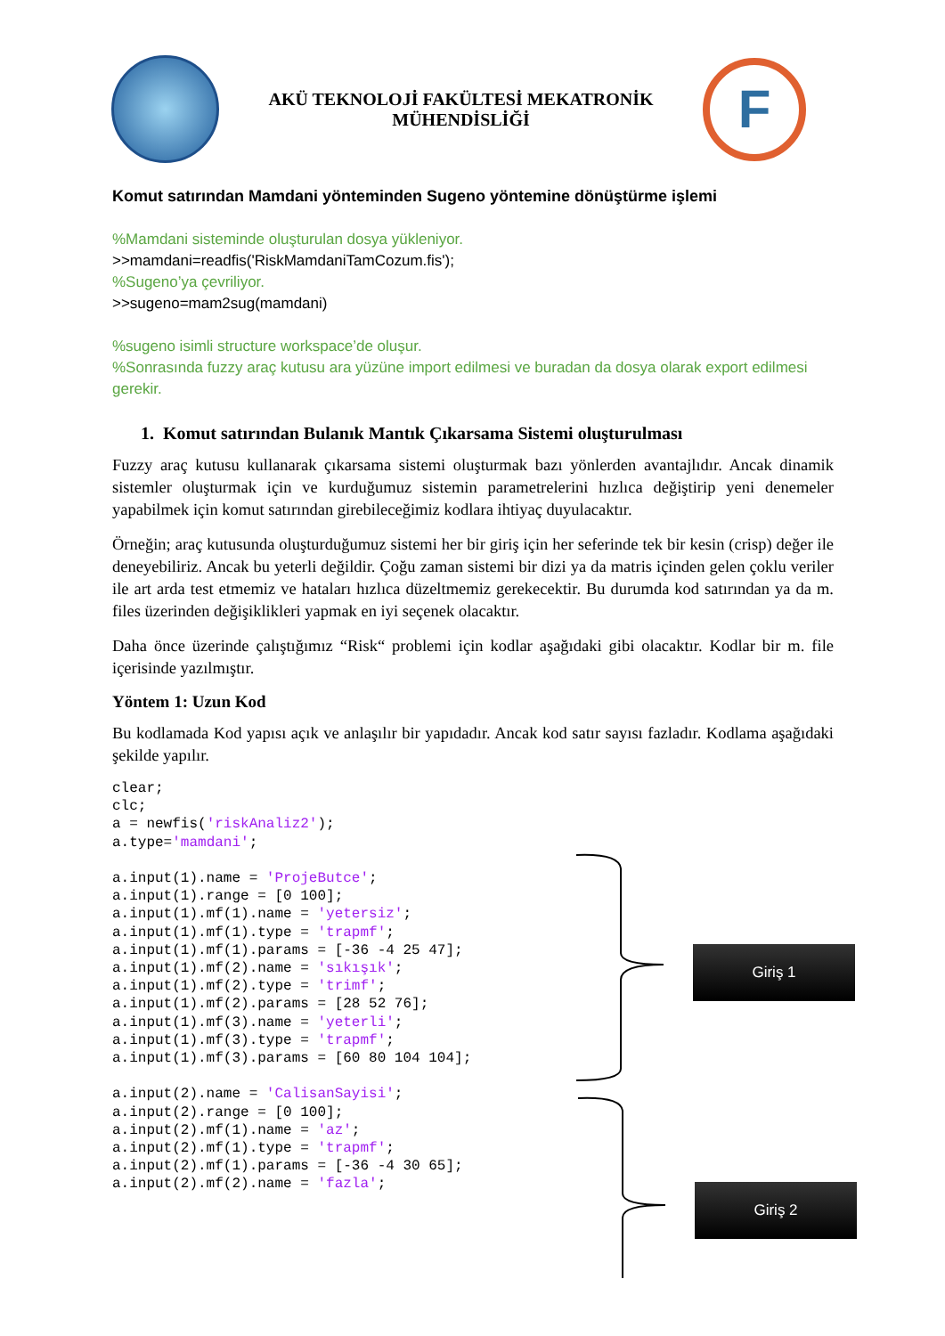AKÜ TEKNOLOJİ FAKÜLTESİ MEKATRONİK
MÜHENDİSLİĞİ
F
Komut satırından Mamdani yönteminden Sugeno yöntemine dönüştürme işlemi
%Mamdani sisteminde oluşturulan dosya yükleniyor.
>>mamdani=readfis('RiskMamdaniTamCozum.fis');
%Sugeno’ya çevriliyor.
>>sugeno=mam2sug(mamdani)
%sugeno isimli structure workspace’de oluşur.
%Sonrasında fuzzy araç kutusu ara yüzüne import edilmesi ve buradan da dosya olarak export edilmesi gerekir.
1. Komut satırından Bulanık Mantık Çıkarsama Sistemi oluşturulması
Fuzzy araç kutusu kullanarak çıkarsama sistemi oluşturmak bazı yönlerden avantajlıdır. Ancak dinamik sistemler oluşturmak için ve kurduğumuz sistemin parametrelerini hızlıca değiştirip yeni denemeler yapabilmek için komut satırından girebileceğimiz kodlara ihtiyaç duyulacaktır.
Örneğin; araç kutusunda oluşturduğumuz sistemi her bir giriş için her seferinde tek bir kesin (crisp) değer ile deneyebiliriz. Ancak bu yeterli değildir. Çoğu zaman sistemi bir dizi ya da matris içinden gelen çoklu veriler ile art arda test etmemiz ve hataları hızlıca düzeltmemiz gerekecektir. Bu durumda kod satırından ya da m. files üzerinden değişiklikleri yapmak en iyi seçenek olacaktır.
Daha önce üzerinde çalıştığımız “Risk“ problemi için kodlar aşağıdaki gibi olacaktır. Kodlar bir m. file içerisinde yazılmıştır.
Yöntem 1: Uzun Kod
Bu kodlamada Kod yapısı açık ve anlaşılır bir yapıdadır. Ancak kod satır sayısı fazladır. Kodlama aşağıdaki şekilde yapılır.
clear;
clc;
a = newfis('riskAnaliz2');
a.type='mamdani';

a.input(1).name = 'ProjeButce';
a.input(1).range = [0 100];
a.input(1).mf(1).name = 'yetersiz';
a.input(1).mf(1).type = 'trapmf';
a.input(1).mf(1).params = [-36 -4 25 47];
a.input(1).mf(2).name = 'sıkışık';
a.input(1).mf(2).type = 'trimf';
a.input(1).mf(2).params = [28 52 76];
a.input(1).mf(3).name = 'yeterli';
a.input(1).mf(3).type = 'trapmf';
a.input(1).mf(3).params = [60 80 104 104];

a.input(2).name = 'CalisanSayisi';
a.input(2).range = [0 100];
a.input(2).mf(1).name = 'az';
a.input(2).mf(1).type = 'trapmf';
a.input(2).mf(1).params = [-36 -4 30 65];
a.input(2).mf(2).name = 'fazla';
Giriş 1
Giriş 2